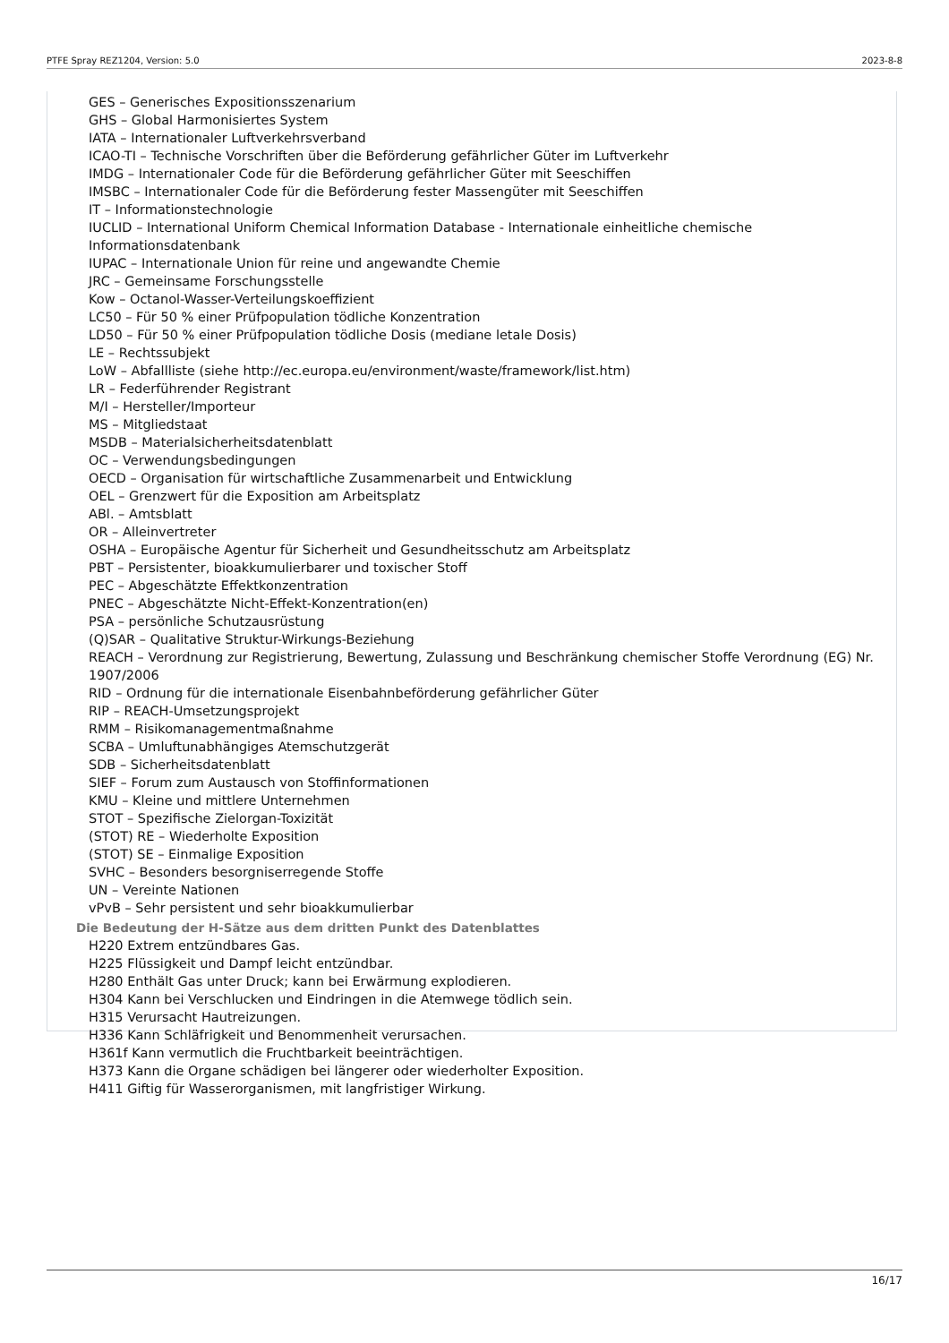PTFE Spray REZ1204, Version: 5.0 2023-8-8
GES – Generisches Expositionsszenarium
GHS – Global Harmonisiertes System
IATA – Internationaler Luftverkehrsverband
ICAO-TI – Technische Vorschriften über die Beförderung gefährlicher Güter im Luftverkehr
IMDG – Internationaler Code für die Beförderung gefährlicher Güter mit Seeschiffen
IMSBC – Internationaler Code für die Beförderung fester Massengüter mit Seeschiffen
IT – Informationstechnologie
IUCLID – International Uniform Chemical Information Database - Internationale einheitliche chemische
Informationsdatenbank
IUPAC – Internationale Union für reine und angewandte Chemie
JRC – Gemeinsame Forschungsstelle
Kow – Octanol-Wasser-Verteilungskoeffizient
LC50 – Für 50 % einer Prüfpopulation tödliche Konzentration
LD50 – Für 50 % einer Prüfpopulation tödliche Dosis (mediane letale Dosis)
LE – Rechtssubjekt
LoW – Abfallliste (siehe http://ec.europa.eu/environment/waste/framework/list.htm)
LR – Federführender Registrant
M/I – Hersteller/Importeur
MS – Mitgliedstaat
MSDB – Materialsicherheitsdatenblatt
OC – Verwendungsbedingungen
OECD – Organisation für wirtschaftliche Zusammenarbeit und Entwicklung
OEL – Grenzwert für die Exposition am Arbeitsplatz
ABl. – Amtsblatt
OR – Alleinvertreter
OSHA – Europäische Agentur für Sicherheit und Gesundheitsschutz am Arbeitsplatz
PBT – Persistenter, bioakkumulierbarer und toxischer Stoff
PEC – Abgeschätzte Effektkonzentration
PNEC – Abgeschätzte Nicht-Effekt-Konzentration(en)
PSA – persönliche Schutzausrüstung
(Q)SAR – Qualitative Struktur-Wirkungs-Beziehung
REACH – Verordnung zur Registrierung, Bewertung, Zulassung und Beschränkung chemischer Stoffe Verordnung (EG) Nr.
1907/2006
RID – Ordnung für die internationale Eisenbahnbeförderung gefährlicher Güter
RIP – REACH-Umsetzungsprojekt
RMM – Risikomanagementmaßnahme
SCBA – Umluftunabhängiges Atemschutzgerät
SDB – Sicherheitsdatenblatt
SIEF – Forum zum Austausch von Stoffinformationen
KMU – Kleine und mittlere Unternehmen
STOT – Spezifische Zielorgan-Toxizität
(STOT) RE – Wiederholte Exposition
(STOT) SE – Einmalige Exposition
SVHC – Besonders besorgniserregende Stoffe
UN – Vereinte Nationen
vPvB – Sehr persistent und sehr bioakkumulierbar
Die Bedeutung der H-Sätze aus dem dritten Punkt des Datenblattes
H220 Extrem entzündbares Gas.
H225 Flüssigkeit und Dampf leicht entzündbar.
H280 Enthält Gas unter Druck; kann bei Erwärmung explodieren.
H304 Kann bei Verschlucken und Eindringen in die Atemwege tödlich sein.
H315 Verursacht Hautreizungen.
H336 Kann Schläfrigkeit und Benommenheit verursachen.
H361f Kann vermutlich die Fruchtbarkeit beeinträchtigen.
H373 Kann die Organe schädigen bei längerer oder wiederholter Exposition.
H411 Giftig für Wasserorganismen, mit langfristiger Wirkung.
16/17